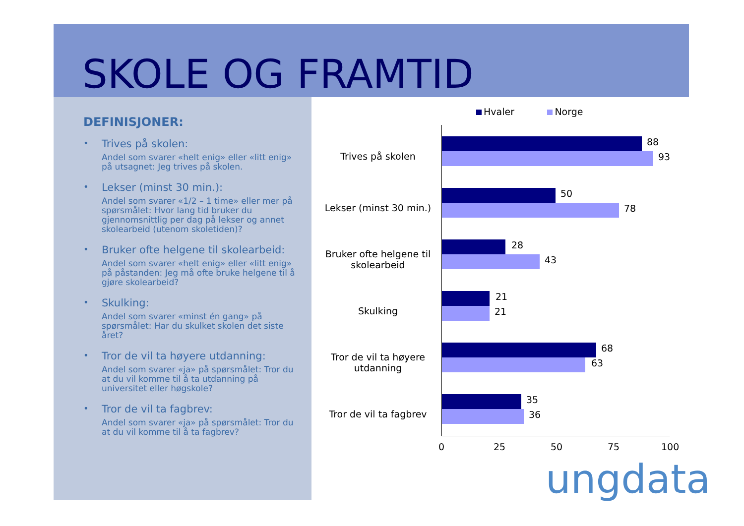SKOLE OG FRAMTID
DEFINISJONER:
•
Trives på skolen:
Andel som svarer «helt enig» eller «litt enig» på utsagnet: Jeg trives på skolen.
•
Lekser (minst 30 min.):
Andel som svarer «1/2 – 1 time» eller mer på spørsmålet: Hvor lang tid bruker du gjennomsnittlig per dag på lekser og annet skolearbeid (utenom skoletiden)?
•
Bruker ofte helgene til skolearbeid:
Andel som svarer «helt enig» eller «litt enig» på påstanden: Jeg må ofte bruke helgene til å gjøre skolearbeid?
•
Skulking:
Andel som svarer «minst én gang» på spørsmålet: Har du skulket skolen det siste året?
•
Tror de vil ta høyere utdanning:
Andel som svarer «ja» på spørsmålet: Tror du at du vil komme til å ta utdanning på universitet eller høgskole?
•
Tror de vil ta fagbrev:
Andel som svarer «ja» på spørsmålet: Tror du at du vil komme til å ta fagbrev?
Hvaler Norge
Trives på skolen
88
93
Lekser (minst 30 min.)
50
78
Bruker ofte helgene til skolearbeid
28
43
Skulking
21
21
Tror de vil ta høyere utdanning
68
63
Tror de vil ta fagbrev
35
36
0 25 50 75 100
ungdata